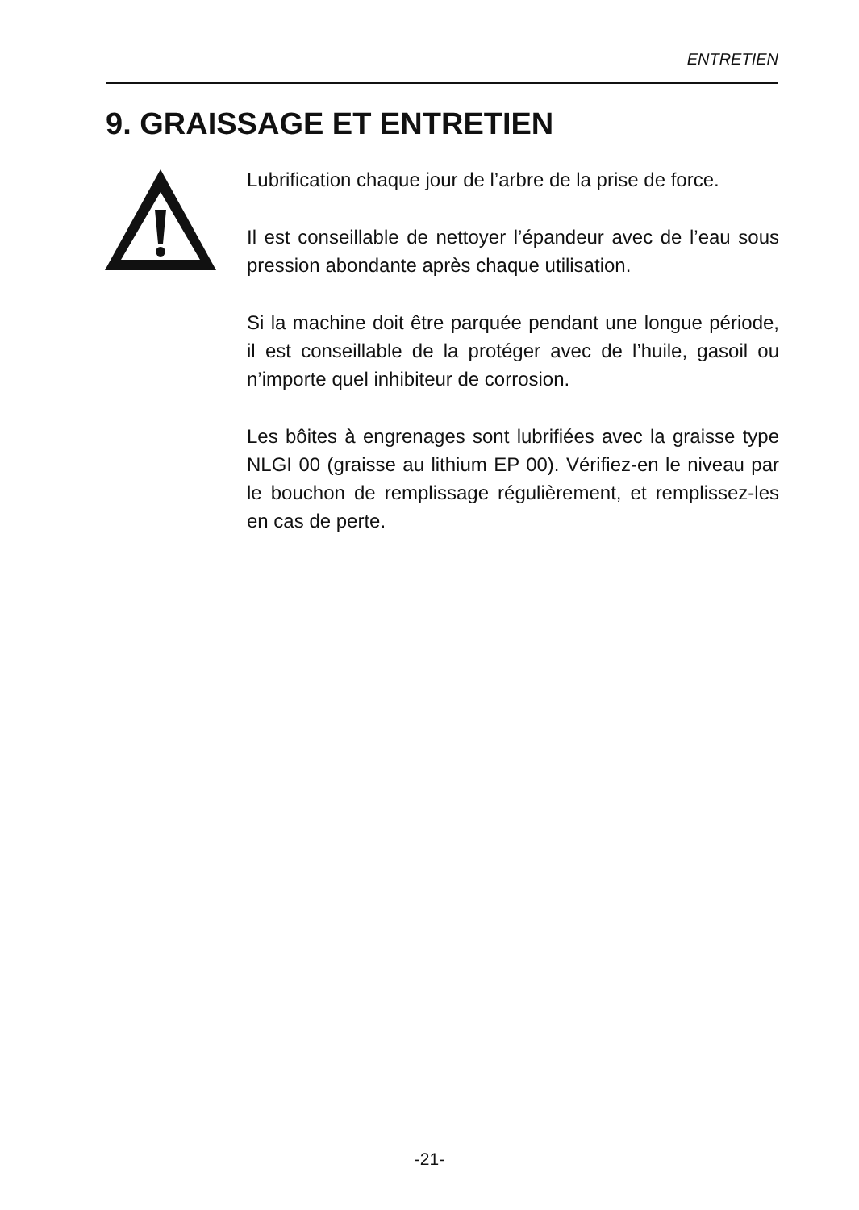ENTRETIEN
9. GRAISSAGE ET ENTRETIEN
Lubrification chaque jour de l’arbre de la prise de force.
Il est conseillable de nettoyer l’épandeur avec de l’eau sous pression abondante après chaque utilisation.
Si la machine doit être parquée pendant une longue période, il est conseillable de la protéger avec de l’huile, gasoil ou n’importe quel inhibiteur de corrosion.
Les bôites à engrenages sont lubrifiées avec la graisse type NLGI 00 (graisse au lithium EP 00). Vérifiez-en le niveau par le bouchon de remplissage régulièrement, et remplissez-les en cas de perte.
-21-